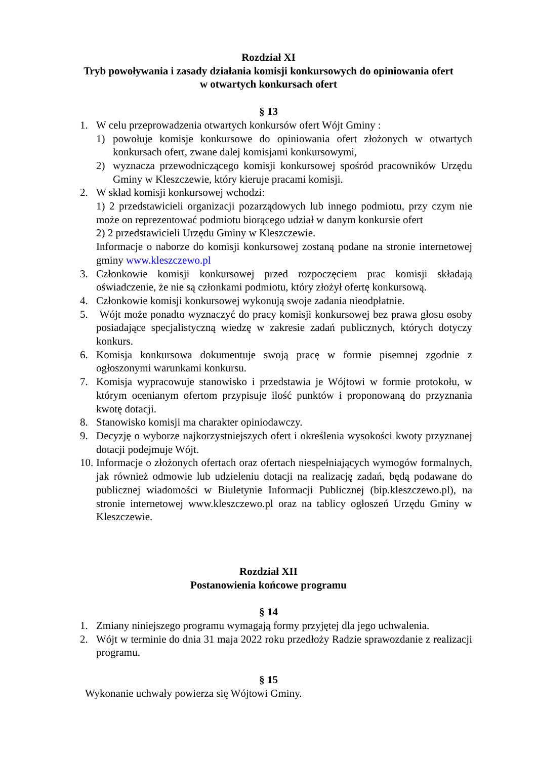Rozdział XI
Tryb powoływania i zasady działania komisji konkursowych do opiniowania ofert
w otwartych konkursach ofert
§ 13
1. W celu przeprowadzenia otwartych konkursów ofert Wójt Gminy :
1) powołuje komisje konkursowe do opiniowania ofert złożonych w otwartych konkursach ofert, zwane dalej komisjami konkursowymi,
2) wyznacza przewodniczącego komisji konkursowej spośród pracowników Urzędu Gminy w Kleszczewie, który kieruje pracami komisji.
2. W skład komisji konkursowej wchodzi:
1) 2 przedstawicieli organizacji pozarządowych lub innego podmiotu, przy czym nie może on reprezentować podmiotu biorącego udział w danym konkursie ofert
2) 2 przedstawicieli Urzędu Gminy w Kleszczewie.
Informacje o naborze do komisji konkursowej zostaną podane na stronie internetowej gminy www.kleszczewo.pl
3. Członkowie komisji konkursowej przed rozpoczęciem prac komisji składają oświadczenie, że nie są członkami podmiotu, który złożył ofertę konkursową.
4. Członkowie komisji konkursowej wykonują swoje zadania nieodpłatnie.
5. Wójt może ponadto wyznaczyć do pracy komisji konkursowej bez prawa głosu osoby posiadające specjalistyczną wiedzę w zakresie zadań publicznych, których dotyczy konkurs.
6. Komisja konkursowa dokumentuje swoją pracę w formie pisemnej zgodnie z ogłoszonymi warunkami konkursu.
7. Komisja wypracowuje stanowisko i przedstawia je Wójtowi w formie protokołu, w którym ocenianym ofertom przypisuje ilość punktów i proponowaną do przyznania kwotę dotacji.
8. Stanowisko komisji ma charakter opiniodawczy.
9. Decyzję o wyborze najkorzystniejszych ofert i określenia wysokości kwoty przyznanej dotacji podejmuje Wójt.
10.
Informacje o złożonych ofertach oraz ofertach niespełniających wymogów formalnych, jak również odmowie lub udzieleniu dotacji na realizację zadań, będą podawane do publicznej wiadomości w Biuletynie Informacji Publicznej (bip.kleszczewo.pl), na stronie internetowej www.kleszczewo.pl oraz na tablicy ogłoszeń Urzędu Gminy w Kleszczewie.
Rozdział XII
Postanowienia końcowe programu
§ 14
1. Zmiany niniejszego programu wymagają formy przyjętej dla jego uchwalenia.
2. Wójt w terminie do dnia 31 maja 2022 roku przedłoży Radzie sprawozdanie z realizacji programu.
§ 15
Wykonanie uchwały powierza się Wójtowi Gminy.